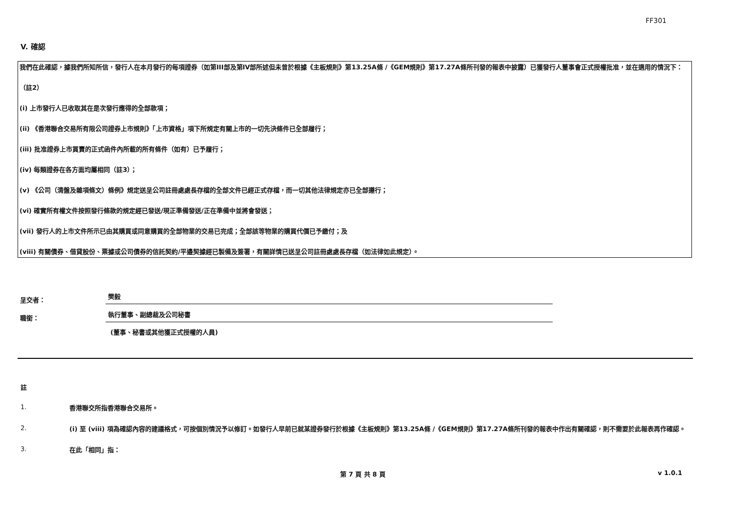FF301
V. 確認
我們在此確認，據我們所知所信，發行人在本月發行的每項證券（如第III部及第IV部所述但未曾於根據《主板規則》第13.25A條 /《GEM規則》第17.27A條所刊發的報表中披露）已獲發行人董事會正式授權批准，並在適用的情況下：
（註2）
(i) 上市發行人已收取其在是次發行應得的全部款項；
(ii) 《香港聯合交易所有限公司證券上市規則》「上市資格」項下所規定有關上市的一切先決條件已全部履行；
(iii) 批准證券上市買賣的正式函件內所載的所有條件（如有）已予履行；
(iv) 每類證券在各方面均屬相同（註3）；
(v) 《公司（清盤及雜項條文）條例》規定送呈公司註冊處處長存檔的全部文件已經正式存檔，而一切其他法律規定亦已全部遵行；
(vi) 確實所有權文件按照發行條款的規定經已發送/現正準備發送/正在準備中並將會發送；
(vii) 發行人的上市文件所示已由其購買或同意購買的全部物業的交易已完成；全部該等物業的購買代價已予繳付；及
(viii) 有關債券、借貸股份、票據或公司債券的信託契約/平邊契據經已製備及簽署，有關詳情已送呈公司註冊處處長存檔（如法律如此規定）。
呈交者：
樊毅
職銜：
執行董事、副總裁及公司秘書
(董事、秘書或其他獲正式授權的人員)
註
1.
香港聯交所指香港聯合交易所。
2.
(i) 至 (viii) 項為確認內容的建議格式，可按個別情況予以修訂。如發行人早前已就某證券發行於根據《主板規則》第13.25A條 /《GEM規則》第17.27A條所刊發的報表中作出有關確認，則不需要於此報表再作確認。
3.
在此「相同」指：
第 7 頁 共 8 頁 v 1.0.1